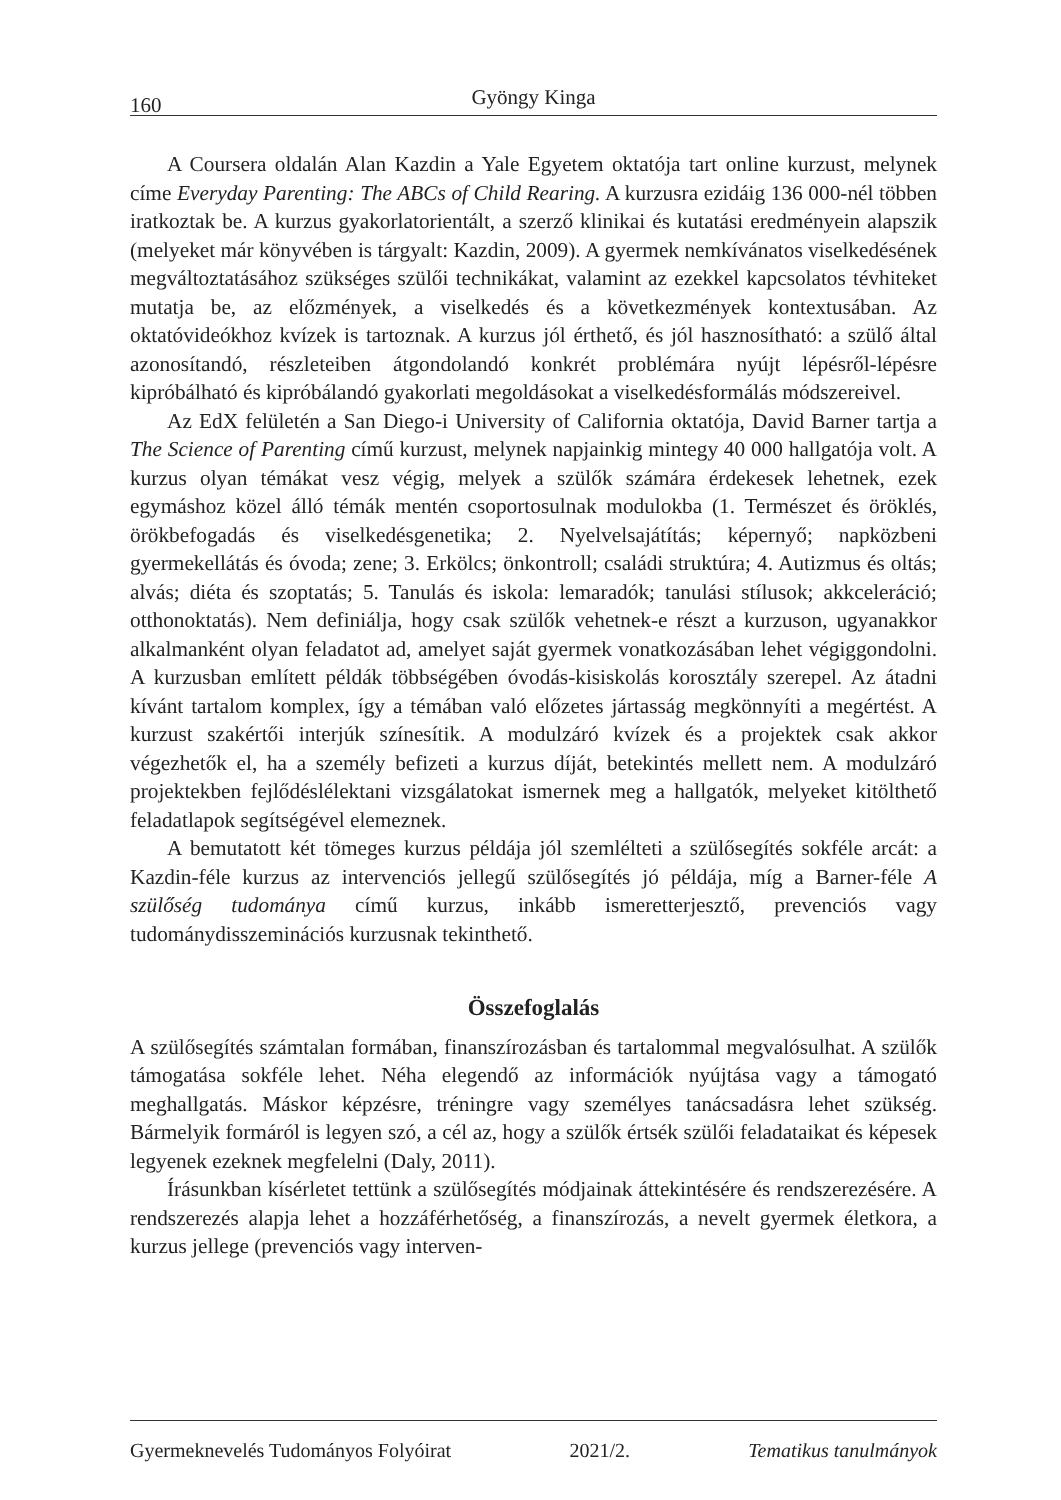160 Gyöngy Kinga
A Coursera oldalán Alan Kazdin a Yale Egyetem oktatója tart online kurzust, melynek címe Everyday Parenting: The ABCs of Child Rearing. A kurzusra ezidáig 136 000-nél többen iratkoztak be. A kurzus gyakorlatorientált, a szerző klinikai és kutatási eredményein alapszik (melyeket már könyvében is tárgyalt: Kazdin, 2009). A gyermek nemkívánatos viselkedésének megváltoztatásához szükséges szülői technikákat, valamint az ezekkel kapcsolatos tévhiteket mutatja be, az előzmények, a viselkedés és a következmények kontextusában. Az oktatóvideókhoz kvízek is tartoznak. A kurzus jól érthető, és jól hasznosítható: a szülő által azonosítandó, részleteiben átgondolandó konkrét problémára nyújt lépésről-lépésre kipróbálható és kipróbálandó gyakorlati megoldásokat a viselkedésformálás módszereivel.
Az EdX felületén a San Diego-i University of California oktatója, David Barner tartja a The Science of Parenting című kurzust, melynek napjainkig mintegy 40 000 hallgatója volt. A kurzus olyan témákat vesz végig, melyek a szülők számára érdekesek lehetnek, ezek egymáshoz közel álló témák mentén csoportosulnak modulokba (1. Természet és öröklés, örökbefogadás és viselkedésgenetika; 2. Nyelvelsajátítás; képernyő; napközbeni gyermekellátás és óvoda; zene; 3. Erkölcs; önkontroll; családi struktúra; 4. Autizmus és oltás; alvás; diéta és szoptatás; 5. Tanulás és iskola: lemaradók; tanulási stílusok; akkceleráció; otthonoktatás). Nem definiálja, hogy csak szülők vehetnek-e részt a kurzuson, ugyanakkor alkalmanként olyan feladatot ad, amelyet saját gyermek vonatkozásában lehet végiggondolni. A kurzusban említett példák többségében óvodás-kisiskolás korosztály szerepel. Az átadni kívánt tartalom komplex, így a témában való előzetes jártasság megkönnyíti a megértést. A kurzust szakértői interjúk színesítik. A modulzáró kvízek és a projektek csak akkor végezhetők el, ha a személy befizeti a kurzus díját, betekintés mellett nem. A modulzáró projektekben fejlődéslélektani vizsgálatokat ismernek meg a hallgatók, melyeket kitölthető feladatlapok segítségével elemeznek.
A bemutatott két tömeges kurzus példája jól szemlélteti a szülősegítés sokféle arcát: a Kazdin-féle kurzus az intervenciós jellegű szülősegítés jó példája, míg a Barner-féle A szülőség tudománya című kurzus, inkább ismeretterjesztő, prevenciós vagy tudománydisszeminációs kurzusnak tekinthető.
Összefoglalás
A szülősegítés számtalan formában, finanszírozásban és tartalommal megvalósulhat. A szülők támogatása sokféle lehet. Néha elegendő az információk nyújtása vagy a támogató meghallgatás. Máskor képzésre, tréningre vagy személyes tanácsadásra lehet szükség. Bármelyik formáról is legyen szó, a cél az, hogy a szülők értsék szülői feladataikat és képesek legyenek ezeknek megfelelni (Daly, 2011).
Írásunkban kísérletet tettünk a szülősegítés módjainak áttekintésére és rendszerezésére. A rendszerezés alapja lehet a hozzáférhetőség, a finanszírozás, a nevelt gyermek életkora, a kurzus jellege (prevenciós vagy interven-
Gyermeknevelés Tudományos Folyóirat 2021/2. Tematikus tanulmányok